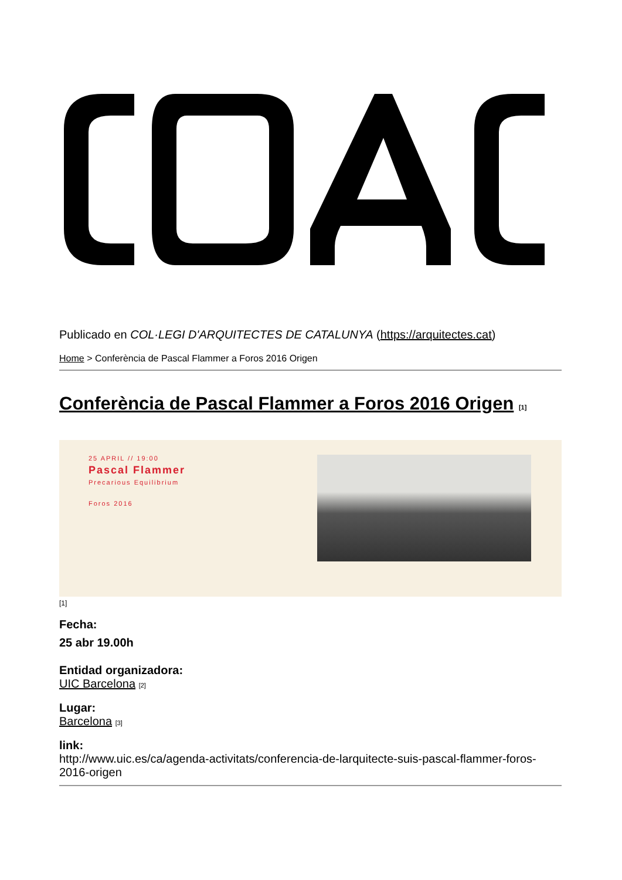Publicado en COL·LEGI D'ARQUITECTES DE CATALUNYA (https://arquitectes.cat)
Home > Conferència de Pascal Flammer a Foros 2016 Origen
Conferència de Pascal Flammer a Foros 2016 Origen <sup>[1]</sup>
25 APRIL // 19:00
Pascal Flammer
Precarious Equilibrium
Foros 2016
[1]
Fecha:
25 abr 19.00h
Entidad organizadora:
UIC Barcelona <sup>[2]</sup>
Lugar:
Barcelona <sup>[3]</sup>
link:
http://www.uic.es/ca/agenda-activitats/conferencia-de-larquitecte-suis-pascal-flammer-foros-2016-origen